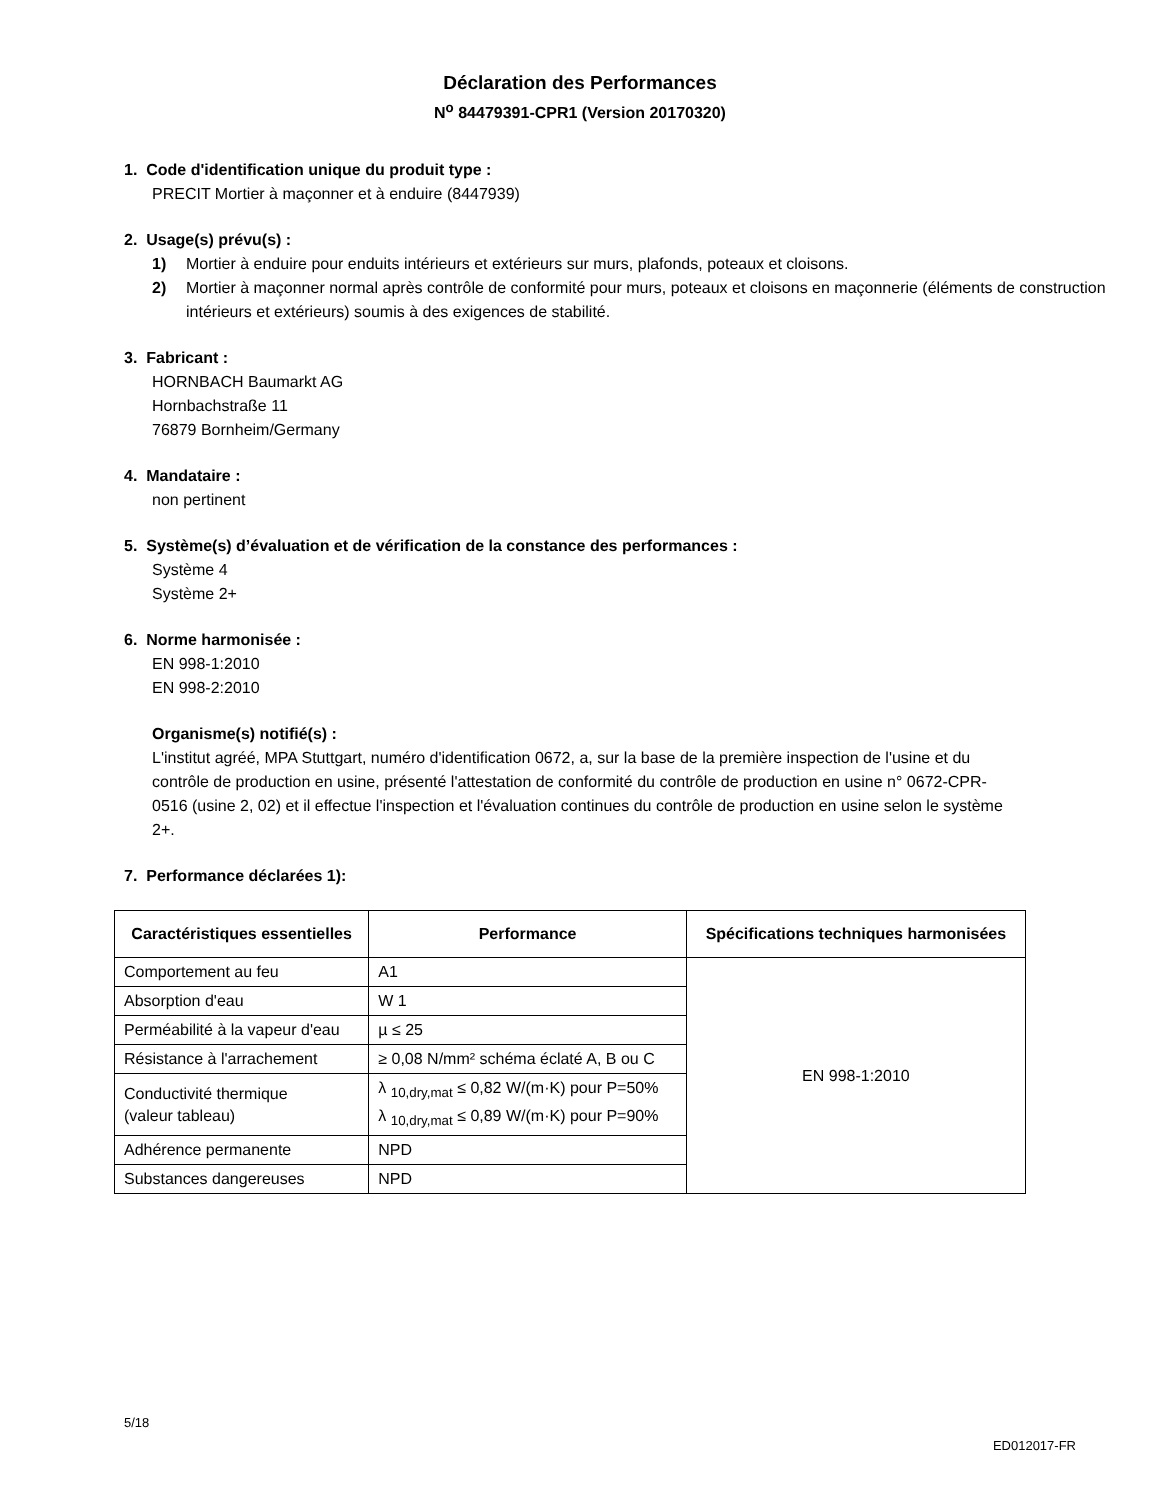Déclaration des Performances
N<sup>o</sup> 84479391-CPR1 (Version 20170320)
1. Code d'identification unique du produit type :
PRECIT Mortier à maçonner et à enduire (8447939)
2. Usage(s) prévu(s) :
1) Mortier à enduire pour enduits intérieurs et extérieurs sur murs, plafonds, poteaux et cloisons.
2) Mortier à maçonner normal après contrôle de conformité pour murs, poteaux et cloisons en maçonnerie (éléments de construction intérieurs et extérieurs) soumis à des exigences de stabilité.
3. Fabricant :
HORNBACH Baumarkt AG
Hornbachstraße 11
76879 Bornheim/Germany
4. Mandataire :
non pertinent
5. Système(s) d’évaluation et de vérification de la constance des performances :
Système 4
Système 2+
6. Norme harmonisée :
EN 998-1:2010
EN 998-2:2010
Organisme(s) notifié(s) :
L'institut agréé, MPA Stuttgart, numéro d'identification 0672, a, sur la base de la première inspection de l'usine et du contrôle de production en usine, présenté l'attestation de conformité du contrôle de production en usine n° 0672-CPR-0516 (usine 2, 02) et il effectue l'inspection et l'évaluation continues du contrôle de production en usine selon le système 2+.
7. Performance déclarées 1):
| Caractéristiques essentielles | Performance | Spécifications techniques harmonisées |
| --- | --- | --- |
| Comportement au feu | A1 | EN 998-1:2010 |
| Absorption d'eau | W 1 | |
| Perméabilité à la vapeur d'eau | µ ≤ 25 | |
| Résistance à l'arrachement | ≥ 0,08 N/mm² schéma éclaté A, B ou C | |
| Conductivité thermique (valeur tableau) | λ <sub>10,dry,mat</sub> ≤ 0,82 W/(m·K) pour P=50% λ <sub>10,dry,mat</sub> ≤ 0,89 W/(m·K) pour P=90% | |
| Adhérence permanente | NPD | |
| Substances dangereuses | NPD | |
5/18
ED012017-FR